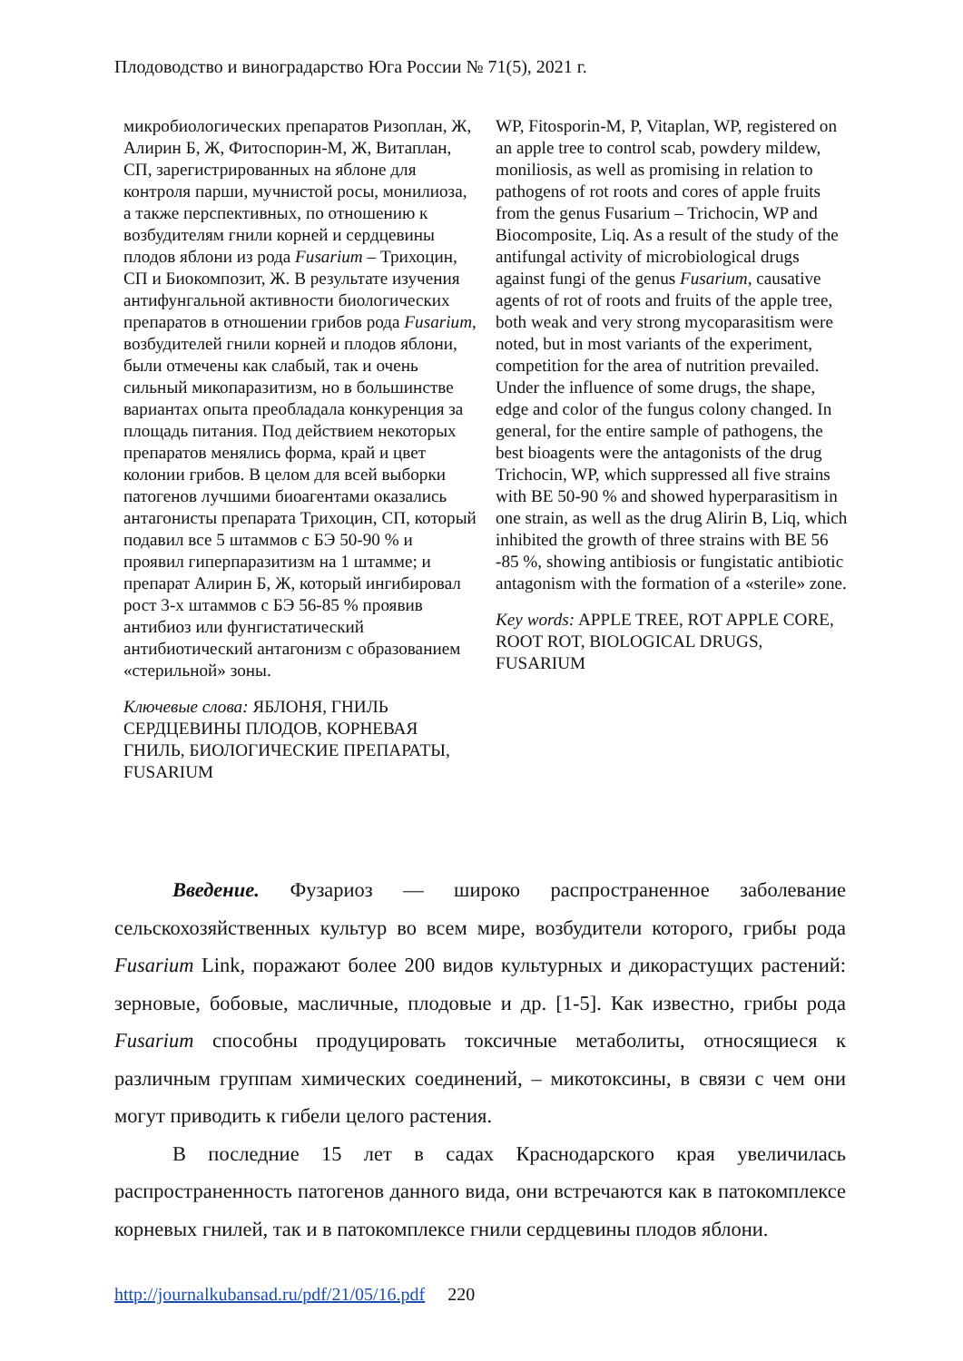Плодоводство и виноградарство Юга России № 71(5), 2021 г.
микробиологических препаратов Ризоплан, Ж, Алирин Б, Ж, Фитоспорин-М, Ж, Витаплан, СП, зарегистрированных на яблоне для контроля парши, мучнистой росы, монилиоза, а также перспективных, по отношению к возбудителям гнили корней и сердцевины плодов яблони из рода Fusarium – Трихоцин, СП и Биокомпозит, Ж. В результате изучения антифунгальной активности биологических препаратов в отношении грибов рода Fusarium, возбудителей гнили корней и плодов яблони, были отмечены как слабый, так и очень сильный микопаразитизм, но в большинстве вариантах опыта преобладала конкуренция за площадь питания. Под действием некоторых препаратов менялись форма, край и цвет колонии грибов. В целом для всей выборки патогенов лучшими биоагентами оказались антагонисты препарата Трихоцин, СП, который подавил все 5 штаммов с БЭ 50-90 % и проявил гиперпаразитизм на 1 штамме; и препарат Алирин Б, Ж, который ингибировал рост 3-х штаммов с БЭ 56-85 % проявив антибиоз или фунгистатический антибиотический антагонизм с образованием «стерильной» зоны.
Ключевые слова: ЯБЛОНЯ, ГНИЛЬ СЕРДЦЕВИНЫ ПЛОДОВ, КОРНЕВАЯ ГНИЛЬ, БИОЛОГИЧЕСКИЕ ПРЕПАРАТЫ, FUSARIUM
WP, Fitosporin-M, P, Vitaplan, WP, registered on an apple tree to control scab, powdery mildew, moniliosis, as well as promising in relation to pathogens of rot roots and cores of apple fruits from the genus Fusarium – Trichocin, WP and Biocomposite, Liq. As a result of the study of the antifungal activity of microbiological drugs against fungi of the genus Fusarium, causative agents of rot of roots and fruits of the apple tree, both weak and very strong mycoparasitism were noted, but in most variants of the experiment, competition for the area of nutrition prevailed. Under the influence of some drugs, the shape, edge and color of the fungus colony changed. In general, for the entire sample of pathogens, the best bioagents were the antagonists of the drug Trichocin, WP, which suppressed all five strains with BE 50-90 % and showed hyperparasitism in one strain, as well as the drug Alirin B, Liq, which inhibited the growth of three strains with BE 56 -85 %, showing antibiosis or fungistatic antibiotic antagonism with the formation of a «sterile» zone.
Key words: APPLE TREE, ROT APPLE CORE, ROOT ROT, BIOLOGICAL DRUGS, FUSARIUM
Введение. Фузариоз — широко распространенное заболевание сельскохозяйственных культур во всем мире, возбудители которого, грибы рода Fusarium Link, поражают более 200 видов культурных и дикорастущих растений: зерновые, бобовые, масличные, плодовые и др. [1-5]. Как известно, грибы рода Fusarium способны продуцировать токсичные метаболиты, относящиеся к различным группам химических соединений, – микотоксины, в связи с чем они могут приводить к гибели целого растения.
В последние 15 лет в садах Краснодарского края увеличилась распространенность патогенов данного вида, они встречаются как в патокомплексе корневых гнилей, так и в патокомплексе гнили сердцевины плодов яблони.
http://journalkubansad.ru/pdf/21/05/16.pdf 220